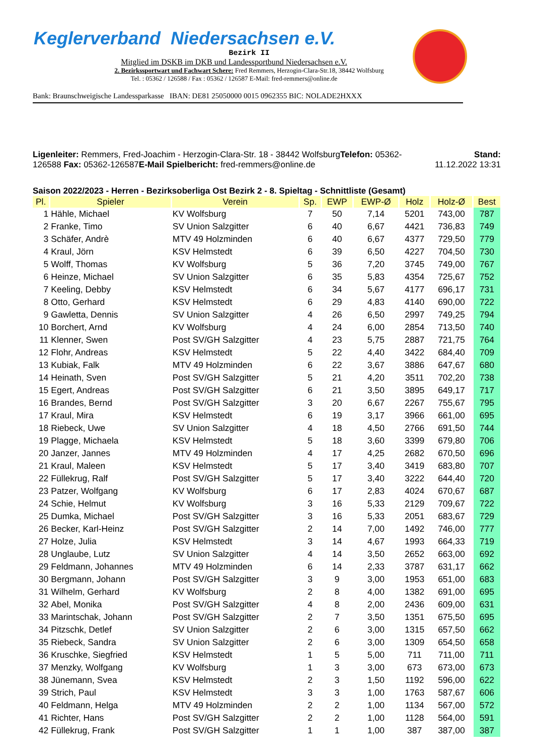Keglerverband Niedersachsen e.V.
Bezirk II
Mitglied im DSKB im DKB und Landessportbund Niedersachsen e.V.
2. Bezirkssportwart und Fachwart Schere: Fred Remmers, Herzogin-Clara-Str.18, 38442 Wolfsburg
Tel. : 05362 / 126588 / Fax : 05362 / 126587 E-Mail: fred-remmers@online.de
Bank: Braunschweigische Landessparkasse IBAN: DE81 25050000 0015 0962355 BIC: NOLADE2HXXX
Ligenleiter: Remmers, Fred-Joachim - Herzogin-Clara-Str. 18 - 38442 WolfsburgTelefon: 05362-
126588 Fax: 05362-126587E-Mail Spielbericht: fred-remmers@online.de
Stand:
11.12.2022 13:31
Saison 2022/2023 - Herren - Bezirksoberliga Ost Bezirk 2 - 8. Spieltag - Schnittliste (Gesamt)
| Pl. | Spieler | Verein | Sp. | EWP | EWP-Ø | Holz | Holz-Ø | Best |
| --- | --- | --- | --- | --- | --- | --- | --- | --- |
| 1 | Hähle, Michael | KV Wolfsburg | 7 | 50 | 7,14 | 5201 | 743,00 | 787 |
| 2 | Franke, Timo | SV Union Salzgitter | 6 | 40 | 6,67 | 4421 | 736,83 | 749 |
| 3 | Schäfer, Andrè | MTV 49 Holzminden | 6 | 40 | 6,67 | 4377 | 729,50 | 779 |
| 4 | Kraul, Jörn | KSV Helmstedt | 6 | 39 | 6,50 | 4227 | 704,50 | 730 |
| 5 | Wolff, Thomas | KV Wolfsburg | 5 | 36 | 7,20 | 3745 | 749,00 | 767 |
| 6 | Heinze, Michael | SV Union Salzgitter | 6 | 35 | 5,83 | 4354 | 725,67 | 752 |
| 7 | Keeling, Debby | KSV Helmstedt | 6 | 34 | 5,67 | 4177 | 696,17 | 731 |
| 8 | Otto, Gerhard | KSV Helmstedt | 6 | 29 | 4,83 | 4140 | 690,00 | 722 |
| 9 | Gawletta, Dennis | SV Union Salzgitter | 4 | 26 | 6,50 | 2997 | 749,25 | 794 |
| 10 | Borchert, Arnd | KV Wolfsburg | 4 | 24 | 6,00 | 2854 | 713,50 | 740 |
| 11 | Klenner, Swen | Post SV/GH Salzgitter | 4 | 23 | 5,75 | 2887 | 721,75 | 764 |
| 12 | Flohr, Andreas | KSV Helmstedt | 5 | 22 | 4,40 | 3422 | 684,40 | 709 |
| 13 | Kubiak, Falk | MTV 49 Holzminden | 6 | 22 | 3,67 | 3886 | 647,67 | 680 |
| 14 | Heinath, Sven | Post SV/GH Salzgitter | 5 | 21 | 4,20 | 3511 | 702,20 | 738 |
| 15 | Egert, Andreas | Post SV/GH Salzgitter | 6 | 21 | 3,50 | 3895 | 649,17 | 717 |
| 16 | Brandes, Bernd | Post SV/GH Salzgitter | 3 | 20 | 6,67 | 2267 | 755,67 | 795 |
| 17 | Kraul, Mira | KSV Helmstedt | 6 | 19 | 3,17 | 3966 | 661,00 | 695 |
| 18 | Riebeck, Uwe | SV Union Salzgitter | 4 | 18 | 4,50 | 2766 | 691,50 | 744 |
| 19 | Plagge, Michaela | KSV Helmstedt | 5 | 18 | 3,60 | 3399 | 679,80 | 706 |
| 20 | Janzer, Jannes | MTV 49 Holzminden | 4 | 17 | 4,25 | 2682 | 670,50 | 696 |
| 21 | Kraul, Maleen | KSV Helmstedt | 5 | 17 | 3,40 | 3419 | 683,80 | 707 |
| 22 | Füllekrug, Ralf | Post SV/GH Salzgitter | 5 | 17 | 3,40 | 3222 | 644,40 | 720 |
| 23 | Patzer, Wolfgang | KV Wolfsburg | 6 | 17 | 2,83 | 4024 | 670,67 | 687 |
| 24 | Schie, Helmut | KV Wolfsburg | 3 | 16 | 5,33 | 2129 | 709,67 | 722 |
| 25 | Dumka, Michael | Post SV/GH Salzgitter | 3 | 16 | 5,33 | 2051 | 683,67 | 729 |
| 26 | Becker, Karl-Heinz | Post SV/GH Salzgitter | 2 | 14 | 7,00 | 1492 | 746,00 | 777 |
| 27 | Holze, Julia | KSV Helmstedt | 3 | 14 | 4,67 | 1993 | 664,33 | 719 |
| 28 | Unglaube, Lutz | SV Union Salzgitter | 4 | 14 | 3,50 | 2652 | 663,00 | 692 |
| 29 | Feldmann, Johannes | MTV 49 Holzminden | 6 | 14 | 2,33 | 3787 | 631,17 | 662 |
| 30 | Bergmann, Johann | Post SV/GH Salzgitter | 3 | 9 | 3,00 | 1953 | 651,00 | 683 |
| 31 | Wilhelm, Gerhard | KV Wolfsburg | 2 | 8 | 4,00 | 1382 | 691,00 | 695 |
| 32 | Abel, Monika | Post SV/GH Salzgitter | 4 | 8 | 2,00 | 2436 | 609,00 | 631 |
| 33 | Marintschak, Johann | Post SV/GH Salzgitter | 2 | 7 | 3,50 | 1351 | 675,50 | 695 |
| 34 | Pitzschk, Detlef | SV Union Salzgitter | 2 | 6 | 3,00 | 1315 | 657,50 | 662 |
| 35 | Riebeck, Sandra | SV Union Salzgitter | 2 | 6 | 3,00 | 1309 | 654,50 | 658 |
| 36 | Kruschke, Siegfried | KSV Helmstedt | 1 | 5 | 5,00 | 711 | 711,00 | 711 |
| 37 | Menzky, Wolfgang | KV Wolfsburg | 1 | 3 | 3,00 | 673 | 673,00 | 673 |
| 38 | Jünemann, Svea | KSV Helmstedt | 2 | 3 | 1,50 | 1192 | 596,00 | 622 |
| 39 | Strich, Paul | KSV Helmstedt | 3 | 3 | 1,00 | 1763 | 587,67 | 606 |
| 40 | Feldmann, Helga | MTV 49 Holzminden | 2 | 2 | 1,00 | 1134 | 567,00 | 572 |
| 41 | Richter, Hans | Post SV/GH Salzgitter | 2 | 2 | 1,00 | 1128 | 564,00 | 591 |
| 42 | Füllekrug, Frank | Post SV/GH Salzgitter | 1 | 1 | 1,00 | 387 | 387,00 | 387 |